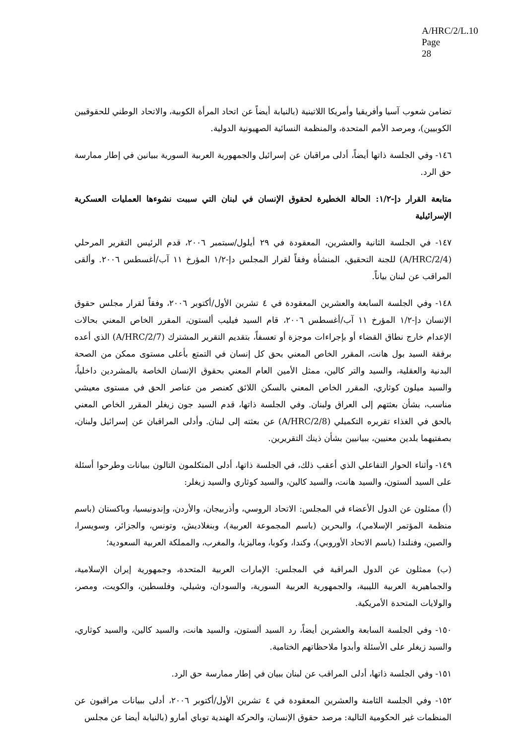A/HRC/2/L.10
Page 28
تضامن شعوب آسيا وأفريقيا وأمريكا اللاتينية (بالنيابة أيضاً عن اتحاد المرأة الكوبية، والاتحاد الوطني للحقوقيين الكوبيين)، ومرصد الأمم المتحدة، والمنظمة النسائية الصهيونية الدولية.
١٤٦- وفي الجلسة ذاتها أيضاً، أدلى مراقبان عن إسرائيل والجمهورية العربية السورية ببيانين في إطار ممارسة حق الرد.
متابعة القرار دإ-١/٢: الحالة الخطيرة لحقوق الإنسان في لبنان التي سببت نشوءها العمليات العسكرية الإسرائيلية
١٤٧- في الجلسة الثانية والعشرين، المعقودة في ٢٩ أيلول/سبتمبر ٢٠٠٦، قدم الرئيس التقرير المرحلي (A/HRC/2/4) للجنة التحقيق، المنشأة وفقاً لقرار المجلس دإ-١/٢ المؤرخ ١١ آب/أغسطس ٢٠٠٦. وألقى المراقب عن لبنان بياناً.
١٤٨- وفي الجلسة السابعة والعشرين المعقودة في ٤ تشرين الأول/أكتوبر ٢٠٠٦، وفقاً لقرار مجلس حقوق الإنسان دإ-١/٢ المؤرخ ١١ آب/أغسطس ٢٠٠٦، قام السيد فيليب ألستون، المقرر الخاص المعني بحالات الإعدام خارج نطاق القضاء أو بإجراءات موجزة أو تعسفاً، بتقديم التقرير المشترك (A/HRC/2/7) الذي أعده برفقة السيد بول هانت، المقرر الخاص المعني بحق كل إنسان في التمتع بأعلى مستوى ممكن من الصحة البدنية والعقلية، والسيد والتر كالين، ممثل الأمين العام المعني بحقوق الإنسان الخاصة بالمشردين داخلياً، والسيد ميلون كوثاري، المقرر الخاص المعني بالسكن اللائق كعنصر من عناصر الحق في مستوى معيشي مناسب، بشأن بعثتهم إلى العراق ولبنان. وفي الجلسة ذاتها، قدم السيد جون زيغلر المقرر الخاص المعني بالحق في الغذاء تقريره التكميلي (A/HRC/2/8) عن بعثته إلى لبنان. وأدلى المراقبان عن إسرائيل ولبنان، بصفتيهما بلدين معنيين، ببيانيين بشأن ذينك التقريرين.
١٤٩- وأثناء الحوار التفاعلي الذي أعقب ذلك، في الجلسة ذاتها، أدلى المتكلمون التالون ببيانات وطرحوا أسئلة على السيد ألستون، والسيد هانت، والسيد كالين، والسيد كوثاري والسيد زيغلر:
(أ) ممثلون عن الدول الأعضاء في المجلس: الاتحاد الروسي، وأذربيجان، والأردن، وإندونيسيا، وباكستان (باسم منظمة المؤتمر الإسلامي)، والبحرين (باسم المجموعة العربية)، وبنغلاديش، وتونس، والجزائر، وسويسرا، والصين، وفنلندا (باسم الاتحاد الأوروبي)، وكندا، وكوبا، وماليزيا، والمغرب، والمملكة العربية السعودية؛
(ب) ممثلون عن الدول المراقبة في المجلس: الإمارات العربية المتحدة، وجمهورية إيران الإسلامية، والجماهيرية العربية الليبية، والجمهورية العربية السورية، والسودان، وشيلي، وفلسطين، والكويت، ومصر، والولايات المتحدة الأمريكية.
١٥٠- وفي الجلسة السابعة والعشرين أيضاً، رد السيد ألستون، والسيد هانت، والسيد كالين، والسيد كوثاري، والسيد زيغلر على الأسئلة وأبدوا ملاحظاتهم الختامية.
١٥١- وفي الجلسة ذاتها، أدلى المراقب عن لبنان ببيان في إطار ممارسة حق الرد.
١٥٢- وفي الجلسة الثامنة والعشرين المعقودة في ٤ تشرين الأول/أكتوبر ٢٠٠٦، أدلى ببيانات مراقبون عن المنظمات غير الحكومية التالية: مرصد حقوق الإنسان، والحركة الهندية توباي أمارو (بالنيابة أيضا عن مجلس